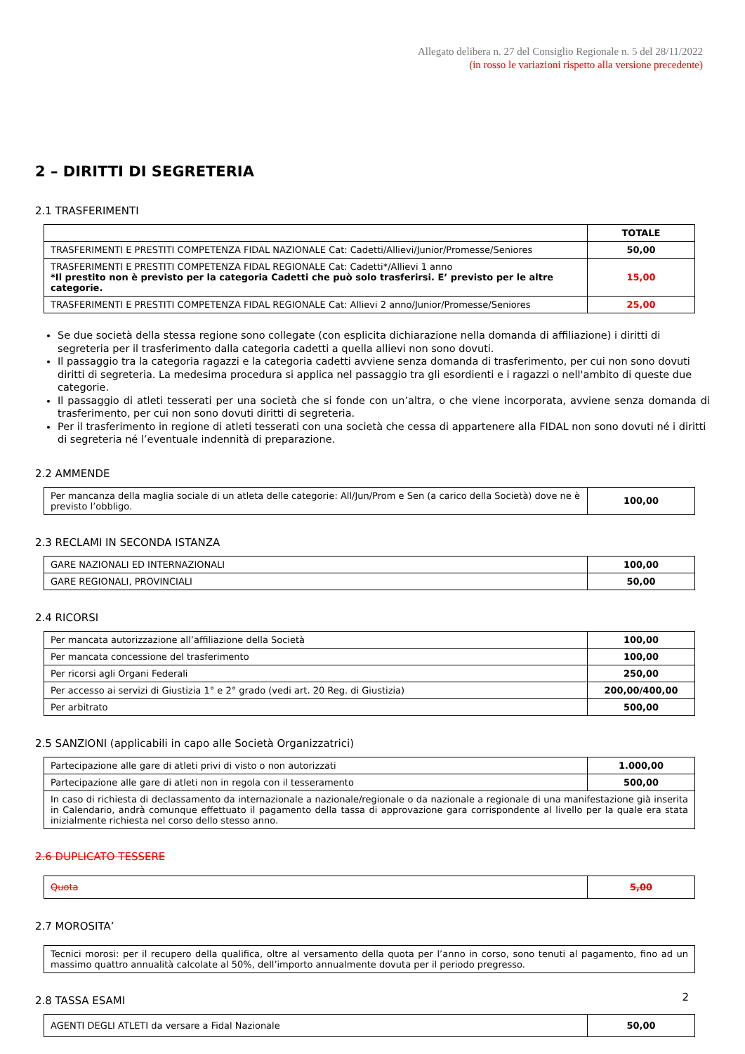Allegato delibera n. 27 del Consiglio Regionale n. 5 del 28/11/2022
(in rosso le variazioni rispetto alla versione precedente)
2 – DIRITTI DI SEGRETERIA
2.1 TRASFERIMENTI
| | TOTALE |
| --- | --- |
| TRASFERIMENTI E PRESTITI COMPETENZA FIDAL NAZIONALE Cat: Cadetti/Allievi/Junior/Promesse/Seniores | 50,00 |
| TRASFERIMENTI E PRESTITI COMPETENZA FIDAL REGIONALE Cat: Cadetti*/Allievi 1 anno *Il prestito non è previsto per la categoria Cadetti che può solo trasferirsi. E’ previsto per le altre categorie. | 15,00 |
| TRASFERIMENTI E PRESTITI COMPETENZA FIDAL REGIONALE Cat: Allievi 2 anno/Junior/Promesse/Seniores | 25,00 |
Se due società della stessa regione sono collegate (con esplicita dichiarazione nella domanda di affiliazione) i diritti di segreteria per il trasferimento dalla categoria cadetti a quella allievi non sono dovuti.
Il passaggio tra la categoria ragazzi e la categoria cadetti avviene senza domanda di trasferimento, per cui non sono dovuti diritti di segreteria. La medesima procedura si applica nel passaggio tra gli esordienti e i ragazzi o nell'ambito di queste due categorie.
Il passaggio di atleti tesserati per una società che si fonde con un’altra, o che viene incorporata, avviene senza domanda di trasferimento, per cui non sono dovuti diritti di segreteria.
Per il trasferimento in regione di atleti tesserati con una società che cessa di appartenere alla FIDAL non sono dovuti né i diritti di segreteria né l’eventuale indennità di preparazione.
2.2 AMMENDE
| Per mancanza della maglia sociale di un atleta delle categorie: All/Jun/Prom e Sen (a carico della Società) dove ne è previsto l’obbligo. | 100,00 |
2.3 RECLAMI IN SECONDA ISTANZA
| GARE NAZIONALI ED INTERNAZIONALI | 100,00 |
| GARE REGIONALI, PROVINCIALI | 50,00 |
2.4 RICORSI
| Per mancata autorizzazione all’affiliazione della Società | 100,00 |
| Per mancata concessione del trasferimento | 100,00 |
| Per ricorsi agli Organi Federali | 250,00 |
| Per accesso ai servizi di Giustizia 1° e 2° grado (vedi art. 20 Reg. di Giustizia) | 200,00/400,00 |
| Per arbitrato | 500,00 |
2.5 SANZIONI (applicabili in capo alle Società Organizzatrici)
| Partecipazione alle gare di atleti privi di visto o non autorizzati | 1.000,00 |
| Partecipazione alle gare di atleti non in regola con il tesseramento | 500,00 |
| In caso di richiesta di declassamento da internazionale a nazionale/regionale o da nazionale a regionale di una manifestazione già inserita in Calendario, andrà comunque effettuato il pagamento della tassa di approvazione gara corrispondente al livello per la quale era stata inizialmente richiesta nel corso dello stesso anno. | |
2.6 DUPLICATO TESSERE
| Quota | 5,00 |
2.7 MOROSITA’
| Tecnici morosi: per il recupero della qualifica, oltre al versamento della quota per l’anno in corso, sono tenuti al pagamento, fino ad un massimo quattro annualità calcolate al 50%, dell’importo annualmente dovuta per il periodo pregresso. |
2.8 TASSA ESAMI
| AGENTI DEGLI ATLETI da versare a Fidal Nazionale | 50,00 |
2